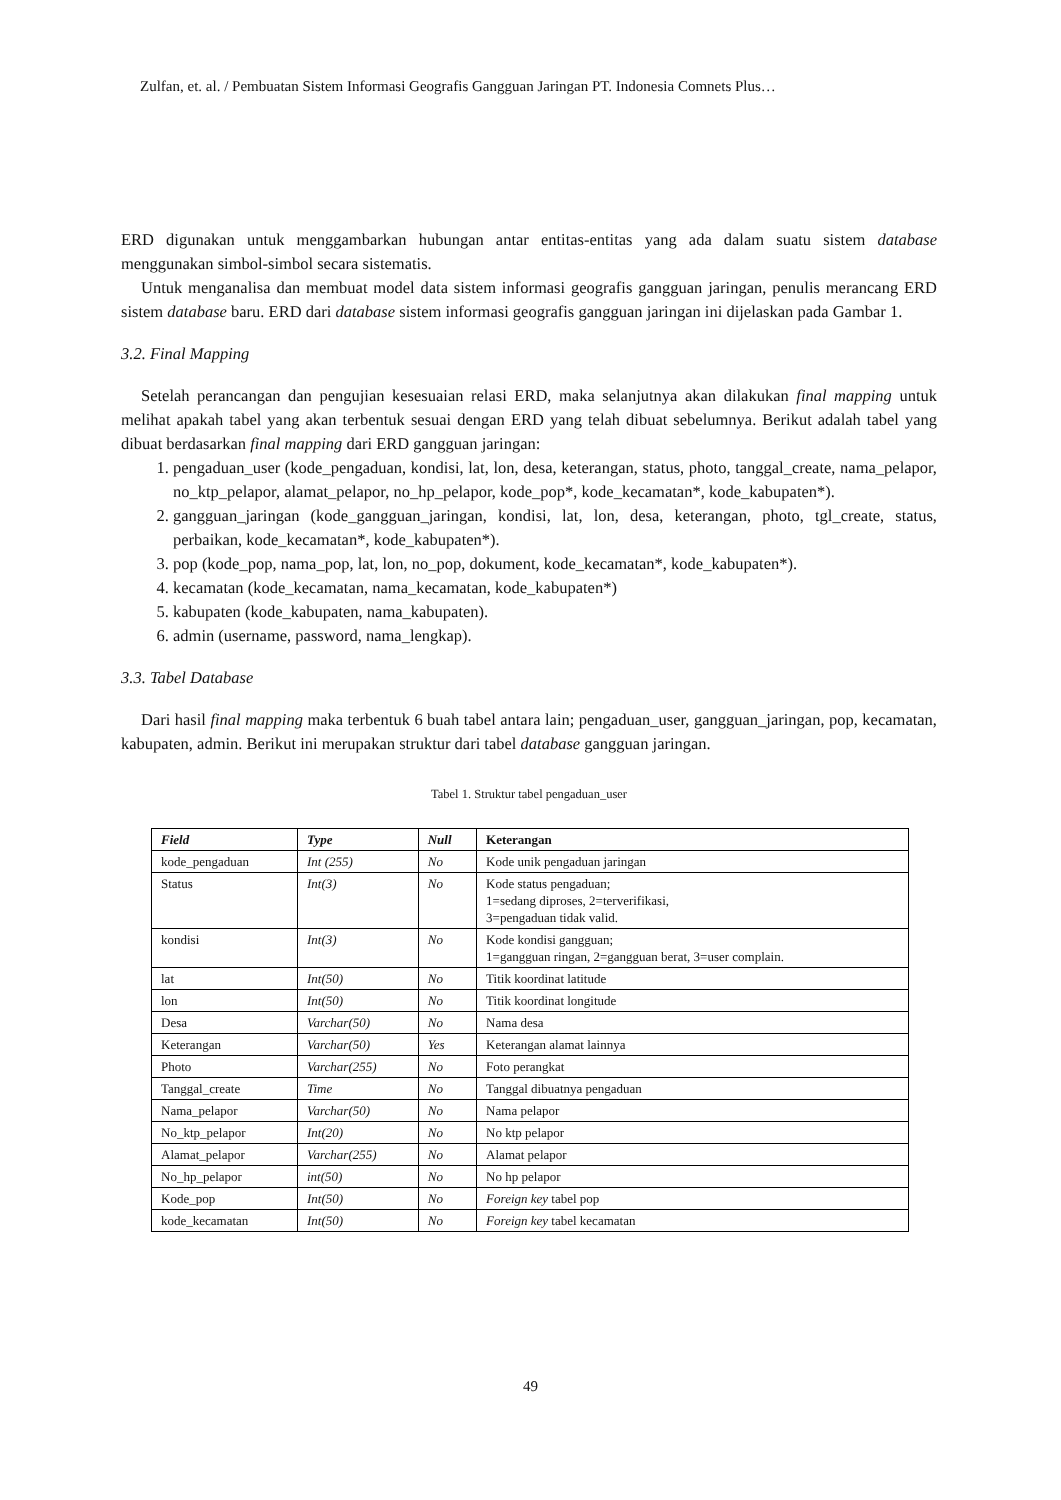Zulfan, et. al. / Pembuatan Sistem Informasi Geografis Gangguan Jaringan PT. Indonesia Comnets Plus…
ERD digunakan untuk menggambarkan hubungan antar entitas-entitas yang ada dalam suatu sistem database menggunakan simbol-simbol secara sistematis.
Untuk menganalisa dan membuat model data sistem informasi geografis gangguan jaringan, penulis merancang ERD sistem database baru. ERD dari database sistem informasi geografis gangguan jaringan ini dijelaskan pada Gambar 1.
3.2. Final Mapping
Setelah perancangan dan pengujian kesesuaian relasi ERD, maka selanjutnya akan dilakukan final mapping untuk melihat apakah tabel yang akan terbentuk sesuai dengan ERD yang telah dibuat sebelumnya. Berikut adalah tabel yang dibuat berdasarkan final mapping dari ERD gangguan jaringan:
1. pengaduan_user (kode_pengaduan, kondisi, lat, lon, desa, keterangan, status, photo, tanggal_create, nama_pelapor, no_ktp_pelapor, alamat_pelapor, no_hp_pelapor, kode_pop*, kode_kecamatan*, kode_kabupaten*).
2. gangguan_jaringan (kode_gangguan_jaringan, kondisi, lat, lon, desa, keterangan, photo, tgl_create, status, perbaikan, kode_kecamatan*, kode_kabupaten*).
3. pop (kode_pop, nama_pop, lat, lon, no_pop, dokument, kode_kecamatan*, kode_kabupaten*).
4. kecamatan (kode_kecamatan, nama_kecamatan, kode_kabupaten*)
5. kabupaten (kode_kabupaten, nama_kabupaten).
6. admin (username, password, nama_lengkap).
3.3. Tabel Database
Dari hasil final mapping maka terbentuk 6 buah tabel antara lain; pengaduan_user, gangguan_jaringan, pop, kecamatan, kabupaten, admin. Berikut ini merupakan struktur dari tabel database gangguan jaringan.
Tabel 1. Struktur tabel pengaduan_user
| Field | Type | Null | Keterangan |
| --- | --- | --- | --- |
| kode_pengaduan | Int (255) | No | Kode unik pengaduan jaringan |
| Status | Int(3) | No | Kode status pengaduan; 1=sedang diproses, 2=terverifikasi, 3=pengaduan tidak valid. |
| kondisi | Int(3) | No | Kode kondisi gangguan; 1=gangguan ringan, 2=gangguan berat, 3=user complain. |
| lat | Int(50) | No | Titik koordinat latitude |
| lon | Int(50) | No | Titik koordinat longitude |
| Desa | Varchar(50) | No | Nama desa |
| Keterangan | Varchar(50) | Yes | Keterangan alamat lainnya |
| Photo | Varchar(255) | No | Foto perangkat |
| Tanggal_create | Time | No | Tanggal dibuatnya pengaduan |
| Nama_pelapor | Varchar(50) | No | Nama pelapor |
| No_ktp_pelapor | Int(20) | No | No ktp pelapor |
| Alamat_pelapor | Varchar(255) | No | Alamat pelapor |
| No_hp_pelapor | int(50) | No | No hp pelapor |
| Kode_pop | Int(50) | No | Foreign key tabel pop |
| kode_kecamatan | Int(50) | No | Foreign key tabel kecamatan |
49